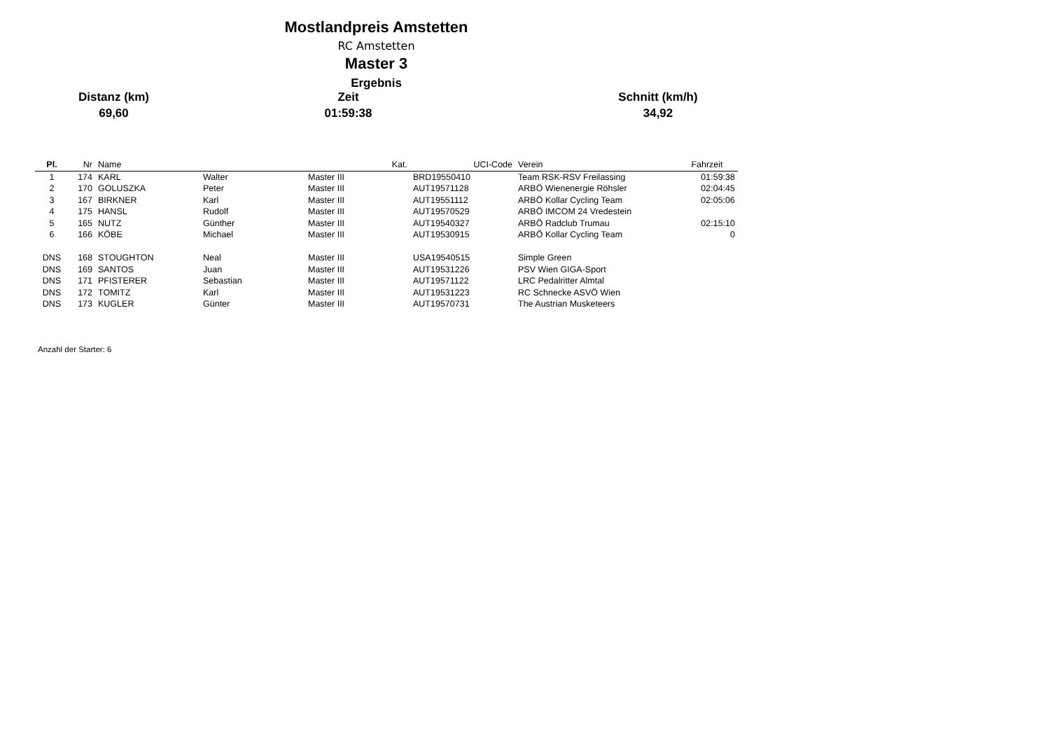Mostlandpreis Amstetten
RC Amstetten
Master 3
Ergebnis
Distanz (km)
69,60
Zeit
01:59:38
Schnitt (km/h)
34,92
| Pl. | Nr | Name | | Kat. | UCI-Code | Verein | Fahrzeit |
| --- | --- | --- | --- | --- | --- | --- | --- |
| 1 | 174 | KARL | Walter | Master III | BRD19550410 | Team RSK-RSV Freilassing | 01:59:38 |
| 2 | 170 | GOLUSZKA | Peter | Master III | AUT19571128 | ARBÖ Wienenergie Röhsler | 02:04:45 |
| 3 | 167 | BIRKNER | Karl | Master III | AUT19551112 | ARBÖ Kollar Cycling Team | 02:05:06 |
| 4 | 175 | HANSL | Rudolf | Master III | AUT19570529 | ARBÖ IMCOM 24 Vredestein | |
| 5 | 165 | NUTZ | Günther | Master III | AUT19540327 | ARBÖ Radclub Trumau | 02:15:10 |
| 6 | 166 | KÖBE | Michael | Master III | AUT19530915 | ARBÖ Kollar Cycling Team | 0 |
| DNS | 168 | STOUGHTON | Neal | Master III | USA19540515 | Simple Green | |
| DNS | 169 | SANTOS | Juan | Master III | AUT19531226 | PSV Wien GIGA-Sport | |
| DNS | 171 | PFISTERER | Sebastian | Master III | AUT19571122 | LRC Pedalritter Almtal | |
| DNS | 172 | TOMITZ | Karl | Master III | AUT19531223 | RC Schnecke ASVÖ Wien | |
| DNS | 173 | KUGLER | Günter | Master III | AUT19570731 | The Austrian Musketeers | |
Anzahl der Starter: 6